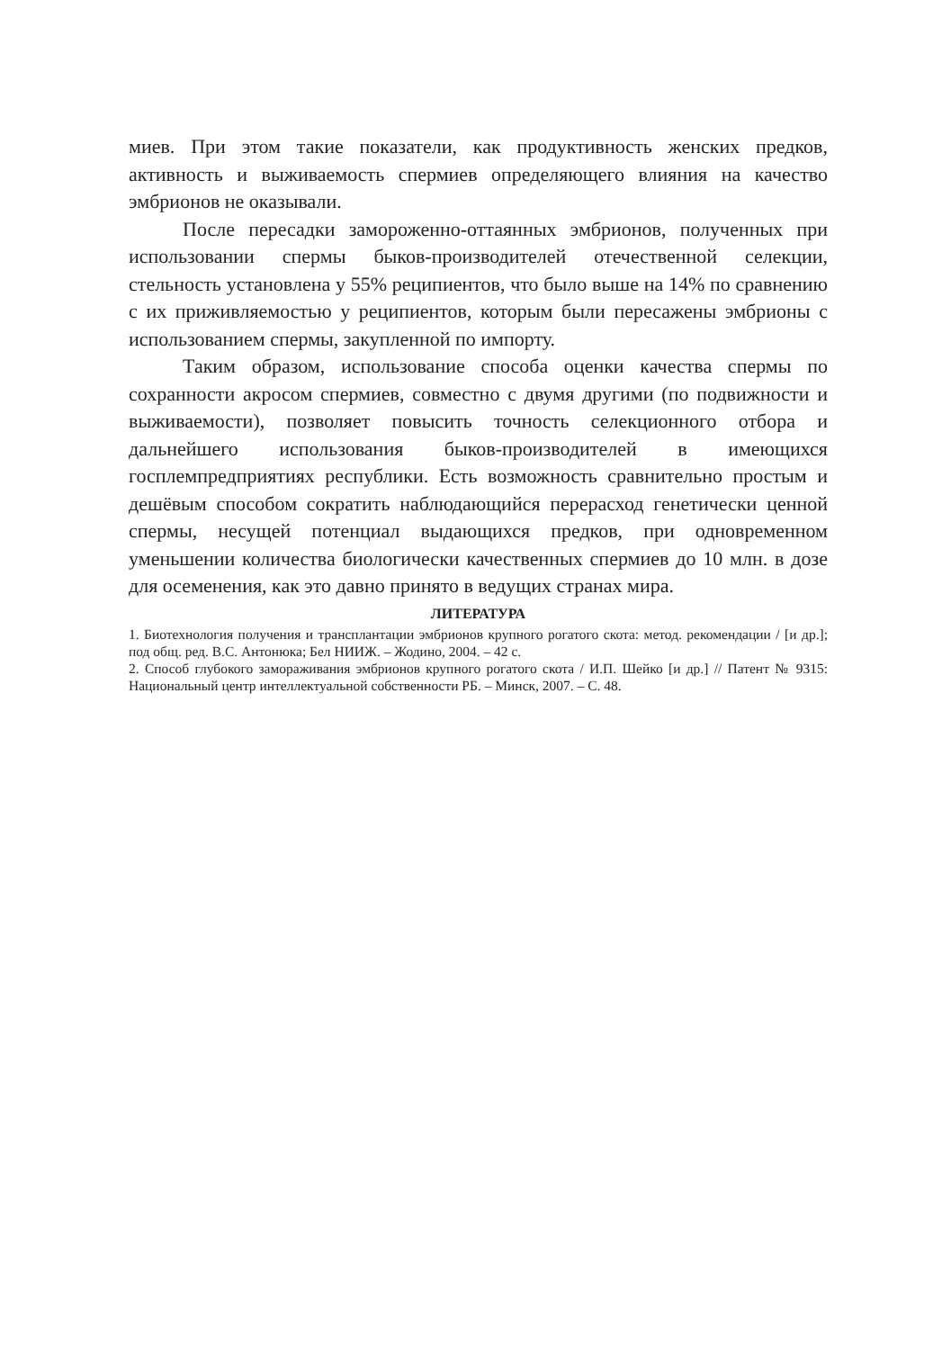миев. При этом такие показатели, как продуктивность женских предков, активность и выживаемость спермиев определяющего влияния на качество эмбрионов не оказывали.
После пересадки замороженно-оттаянных эмбрионов, полученных при использовании спермы быков-производителей отечественной селекции, стельность установлена у 55% реципиентов, что было выше на 14% по сравнению с их приживляемостью у реципиентов, которым были пересажены эмбрионы с использованием спермы, закупленной по импорту.
Таким образом, использование способа оценки качества спермы по сохранности акросом спермиев, совместно с двумя другими (по подвижности и выживаемости), позволяет повысить точность селекционного отбора и дальнейшего использования быков-производителей в имеющихся госплемпредприятиях республики. Есть возможность сравнительно простым и дешёвым способом сократить наблюдающийся перерасход генетически ценной спермы, несущей потенциал выдающихся предков, при одновременном уменьшении количества биологически качественных спермиев до 10 млн. в дозе для осеменения, как это давно принято в ведущих странах мира.
ЛИТЕРАТУРА
1. Биотехнология получения и трансплантации эмбрионов крупного рогатого скота: метод. рекомендации / [и др.]; под общ. ред. В.С. Антонюка; Бел НИИЖ. – Жодино, 2004. – 42 с.
2. Способ глубокого замораживания эмбрионов крупного рогатого скота / И.П. Шейко [и др.] // Патент № 9315: Национальный центр интеллектуальной собственности РБ. – Минск, 2007. – С. 48.